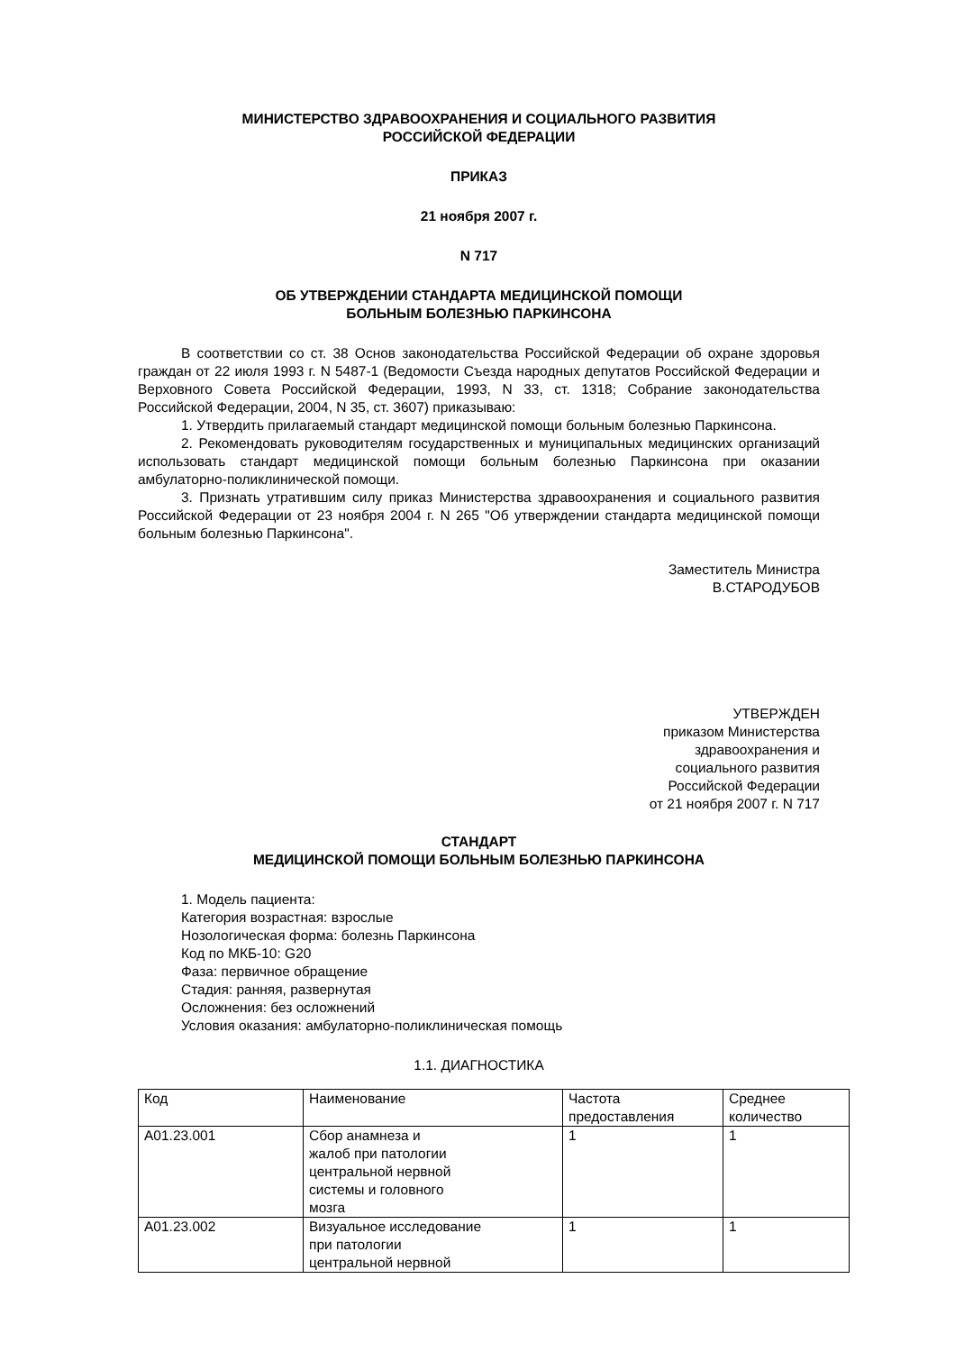МИНИСТЕРСТВО ЗДРАВООХРАНЕНИЯ И СОЦИАЛЬНОГО РАЗВИТИЯ
РОССИЙСКОЙ ФЕДЕРАЦИИ
ПРИКАЗ
21 ноября 2007 г.
N 717
ОБ УТВЕРЖДЕНИИ СТАНДАРТА МЕДИЦИНСКОЙ ПОМОЩИ
БОЛЬНЫМ БОЛЕЗНЬЮ ПАРКИНСОНА
В соответствии со ст. 38 Основ законодательства Российской Федерации об охране здоровья граждан от 22 июля 1993 г. N 5487-1 (Ведомости Съезда народных депутатов Российской Федерации и Верховного Совета Российской Федерации, 1993, N 33, ст. 1318; Собрание законодательства Российской Федерации, 2004, N 35, ст. 3607) приказываю:
1. Утвердить прилагаемый стандарт медицинской помощи больным болезнью Паркинсона.
2. Рекомендовать руководителям государственных и муниципальных медицинских организаций использовать стандарт медицинской помощи больным болезнью Паркинсона при оказании амбулаторно-поликлинической помощи.
3. Признать утратившим силу приказ Министерства здравоохранения и социального развития Российской Федерации от 23 ноября 2004 г. N 265 "Об утверждении стандарта медицинской помощи больным болезнью Паркинсона".
Заместитель Министра
В.СТАРОДУБОВ
УТВЕРЖДЕН
приказом Министерства
здравоохранения и
социального развития
Российской Федерации
от 21 ноября 2007 г. N 717
СТАНДАРТ
МЕДИЦИНСКОЙ ПОМОЩИ БОЛЬНЫМ БОЛЕЗНЬЮ ПАРКИНСОНА
1. Модель пациента:
Категория возрастная: взрослые
Нозологическая форма: болезнь Паркинсона
Код по МКБ-10: G20
Фаза: первичное обращение
Стадия: ранняя, развернутая
Осложнения: без осложнений
Условия оказания: амбулаторно-поликлиническая помощь
1.1. ДИАГНОСТИКА
| Код | Наименование | Частота предоставления | Среднее количество |
| A01.23.001 | Сбор анамнеза и жалоб при патологии центральной нервной системы и головного мозга | 1 | 1 |
| A01.23.002 | Визуальное исследование при патологии центральной нервной | 1 | 1 |